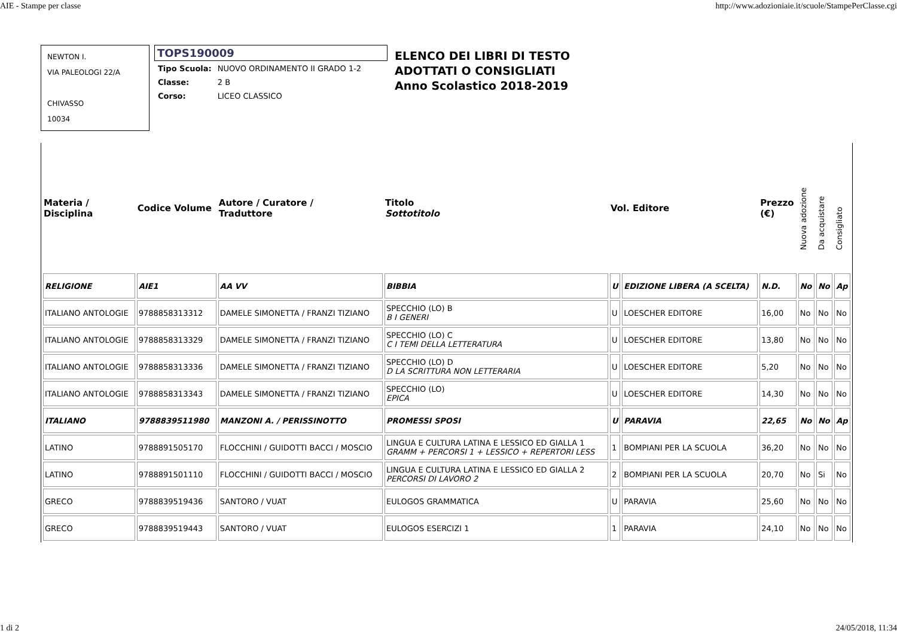AIE - Stampe per classe http://www.adozioniaie.it/scuole/StampePerClasse.cgi
NEWTON I.
VIA PALEOLOGI 22/A
CHIVASSO
10034
TOPS190009
| Tipo Scuola: | NUOVO ORDINAMENTO II GRADO 1-2 |
| Classe: | 2 B |
| Corso: | LICEO CLASSICO |
ELENCO DEI LIBRI DI TESTO
ADOTTATI O CONSIGLIATI
Anno Scolastico 2018-2019
| Materia / Disciplina | Codice Volume | Autore / Curatore / Traduttore | Titolo Sottotitolo | Vol. Editore | | Prezzo (€) | Nuova adozione | Da acquistare | Consigliato |
| --- | --- | --- | --- | --- | --- | --- | --- | --- | --- |
| RELIGIONE | AIE1 | AA VV | BIBBIA | U | EDIZIONE LIBERA (A SCELTA) | N.D. | No | No | Ap |
| ITALIANO ANTOLOGIE | 9788858313312 | DAMELE SIMONETTA / FRANZI TIZIANO | SPECCHIO (LO) B B I GENERI | U | LOESCHER EDITORE | 16,00 | No | No | No |
| ITALIANO ANTOLOGIE | 9788858313329 | DAMELE SIMONETTA / FRANZI TIZIANO | SPECCHIO (LO) C C I TEMI DELLA LETTERATURA | U | LOESCHER EDITORE | 13,80 | No | No | No |
| ITALIANO ANTOLOGIE | 9788858313336 | DAMELE SIMONETTA / FRANZI TIZIANO | SPECCHIO (LO) D D LA SCRITTURA NON LETTERARIA | U | LOESCHER EDITORE | 5,20 | No | No | No |
| ITALIANO ANTOLOGIE | 9788858313343 | DAMELE SIMONETTA / FRANZI TIZIANO | SPECCHIO (LO) EPICA | U | LOESCHER EDITORE | 14,30 | No | No | No |
| ITALIANO | 9788839511980 | MANZONI A. / PERISSINOTTO | PROMESSI SPOSI | U | PARAVIA | 22,65 | No | No | Ap |
| LATINO | 9788891505170 | FLOCCHINI / GUIDOTTI BACCI / MOSCIO | LINGUA E CULTURA LATINA E LESSICO ED GIALLA 1 GRAMM + PERCORSI 1 + LESSICO + REPERTORI LESS | 1 | BOMPIANI PER LA SCUOLA | 36,20 | No | No | No |
| LATINO | 9788891501110 | FLOCCHINI / GUIDOTTI BACCI / MOSCIO | LINGUA E CULTURA LATINA E LESSICO ED GIALLA 2 PERCORSI DI LAVORO 2 | 2 | BOMPIANI PER LA SCUOLA | 20,70 | No | Si | No |
| GRECO | 9788839519436 | SANTORO / VUAT | EULOGOS GRAMMATICA | U | PARAVIA | 25,60 | No | No | No |
| GRECO | 9788839519443 | SANTORO / VUAT | EULOGOS ESERCIZI 1 | 1 | PARAVIA | 24,10 | No | No | No |
1 di 2 24/05/2018, 11:34